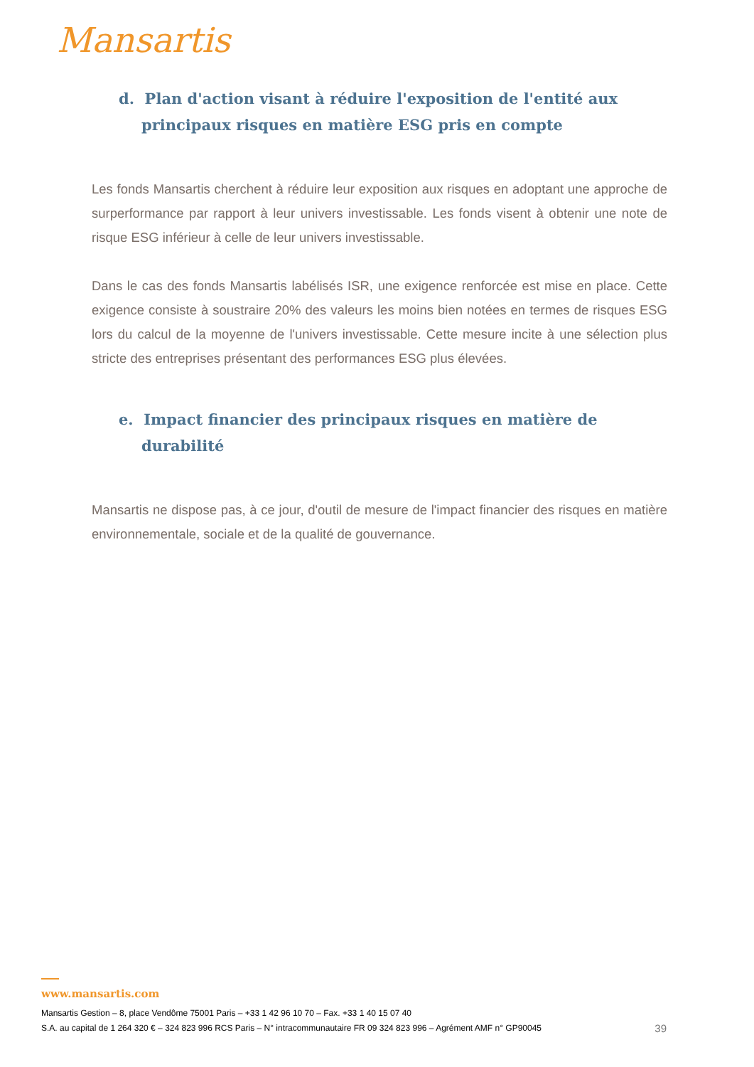Mansartis
d. Plan d'action visant à réduire l'exposition de l'entité aux principaux risques en matière ESG pris en compte
Les fonds Mansartis cherchent à réduire leur exposition aux risques en adoptant une approche de surperformance par rapport à leur univers investissable. Les fonds visent à obtenir une note de risque ESG inférieur à celle de leur univers investissable.
Dans le cas des fonds Mansartis labélisés ISR, une exigence renforcée est mise en place. Cette exigence consiste à soustraire 20% des valeurs les moins bien notées en termes de risques ESG lors du calcul de la moyenne de l'univers investissable. Cette mesure incite à une sélection plus stricte des entreprises présentant des performances ESG plus élevées.
e. Impact financier des principaux risques en matière de durabilité
Mansartis ne dispose pas, à ce jour, d'outil de mesure de l'impact financier des risques en matière environnementale, sociale et de la qualité de gouvernance.
www.mansartis.com
Mansartis Gestion – 8, place Vendôme 75001 Paris – +33 1 42 96 10 70 – Fax. +33 1 40 15 07 40
S.A. au capital de 1 264 320 € – 324 823 996 RCS Paris – N° intracommunautaire FR 09 324 823 996 – Agrément AMF n° GP90045 39